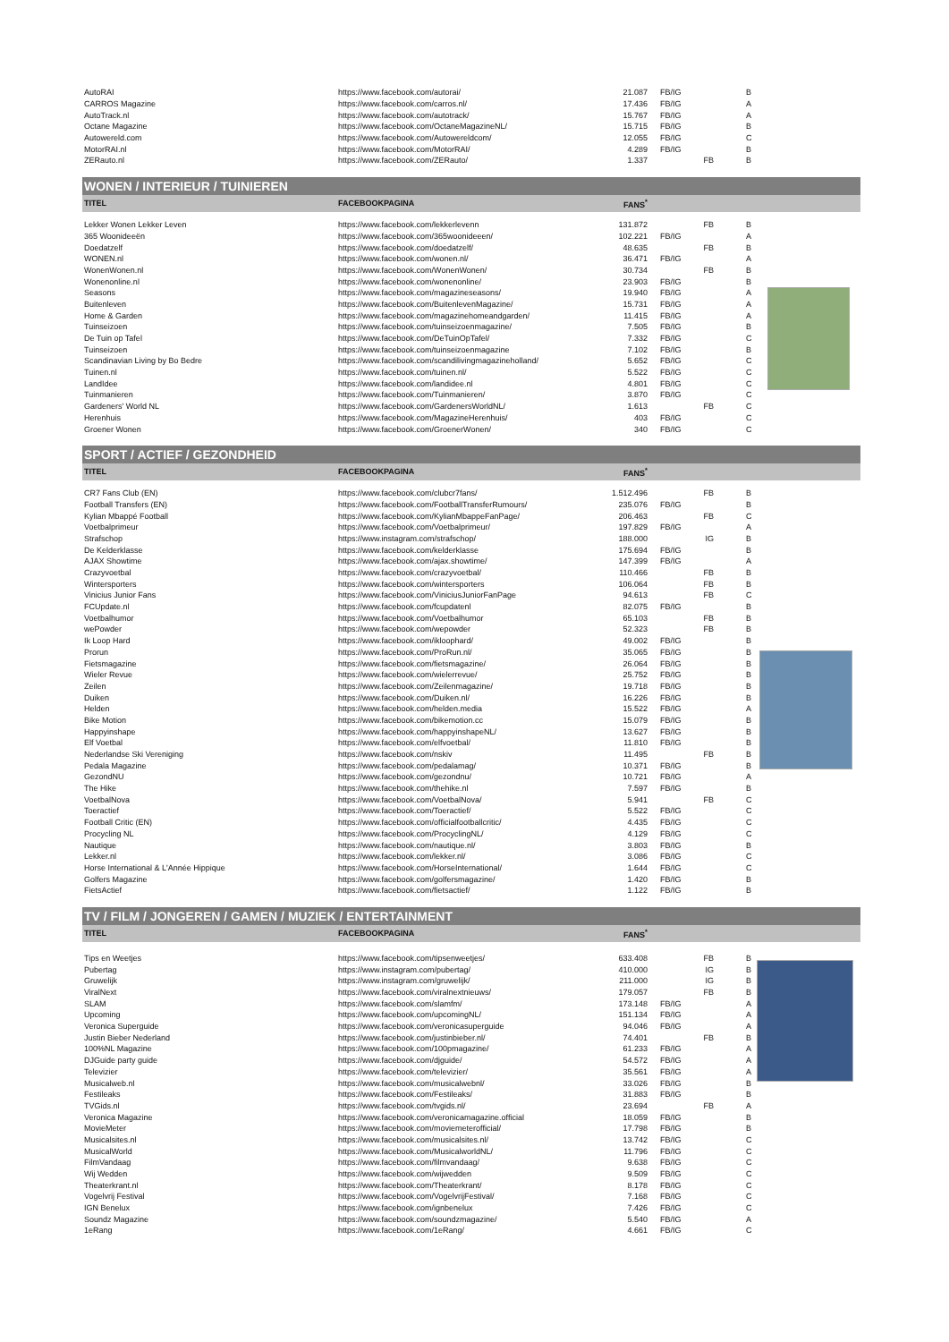| AutoRAI | https://www.facebook.com/autorai/ | 21.087 | FB/IG | B |
| CARROS Magazine | https://www.facebook.com/carros.nl/ | 17.436 | FB/IG | A |
| AutoTrack.nl | https://www.facebook.com/autotrack/ | 15.767 | FB/IG | A |
| Octane Magazine | https://www.facebook.com/OctaneMagazineNL/ | 15.715 | FB/IG | B |
| Autowereld.com | https://www.facebook.com/Autowereldcom/ | 12.055 | FB/IG | C |
| MotorRAI.nl | https://www.facebook.com/MotorRAI/ | 4.289 | FB/IG | B |
| ZERauto.nl | https://www.facebook.com/ZERauto/ | 1.337 | FB | B |
WONEN / INTERIEUR / TUINIEREN
| TITEL | FACEBOOKPAGINA | FANS<sup>*</sup> | | |
| --- | --- | --- | --- | --- |
| Lekker Wonen Lekker Leven | https://www.facebook.com/lekkerlevenn | 131.872 | FB | B |
| 365 Woonideeën | https://www.facebook.com/365woonideeen/ | 102.221 | FB/IG | A |
| Doedatzelf | https://www.facebook.com/doedatzelf/ | 48.635 | FB | B |
| WONEN.nl | https://www.facebook.com/wonen.nl/ | 36.471 | FB/IG | A |
| WonenWonen.nl | https://www.facebook.com/WonenWonen/ | 30.734 | FB | B |
| Wonenonline.nl | https://www.facebook.com/wonenonline/ | 23.903 | FB/IG | B |
| Seasons | https://www.facebook.com/magazineseasons/ | 19.940 | FB/IG | A |
| Buitenleven | https://www.facebook.com/BuitenlevenMagazine/ | 15.731 | FB/IG | A |
| Home & Garden | https://www.facebook.com/magazinehomeandgarden/ | 11.415 | FB/IG | A |
| Tuinseizoen | https://www.facebook.com/tuinseizoenmagazine/ | 7.505 | FB/IG | B |
| De Tuin op Tafel | https://www.facebook.com/DeTuinOpTafel/ | 7.332 | FB/IG | C |
| Tuinseizoen | https://www.facebook.com/tuinseizoenmagazine | 7.102 | FB/IG | B |
| Scandinavian Living by Bo Bedre | https://www.facebook.com/scandilivingmagazineholland/ | 5.652 | FB/IG | C |
| Tuinen.nl | https://www.facebook.com/tuinen.nl/ | 5.522 | FB/IG | C |
| LandIdee | https://www.facebook.com/landidee.nl | 4.801 | FB/IG | C |
| Tuinmanieren | https://www.facebook.com/Tuinmanieren/ | 3.870 | FB/IG | C |
| Gardeners' World NL | https://www.facebook.com/GardenersWorldNL/ | 1.613 | FB | C |
| Herenhuis | https://www.facebook.com/MagazineHerenhuis/ | 403 | FB/IG | C |
| Groener Wonen | https://www.facebook.com/GroenerWonen/ | 340 | FB/IG | C |
SPORT / ACTIEF / GEZONDHEID
| TITEL | FACEBOOKPAGINA | FANS<sup>*</sup> | | |
| --- | --- | --- | --- | --- |
| CR7 Fans Club (EN) | https://www.facebook.com/clubcr7fans/ | 1.512.496 | FB | B |
| Football Transfers (EN) | https://www.facebook.com/FootballTransferRumours/ | 235.076 | FB/IG | B |
| Kylian Mbappé Football | https://www.facebook.com/KylianMbappeFanPage/ | 206.463 | FB | C |
| Voetbalprimeur | https://www.facebook.com/Voetbalprimeur/ | 197.829 | FB/IG | A |
| Strafschop | https://www.instagram.com/strafschop/ | 188.000 | IG | B |
| De Kelderklasse | https://www.facebook.com/kelderklasse | 175.694 | FB/IG | B |
| AJAX Showtime | https://www.facebook.com/ajax.showtime/ | 147.399 | FB/IG | A |
| Crazyvoetbal | https://www.facebook.com/crazyvoetbal/ | 110.466 | FB | B |
| Wintersporters | https://www.facebook.com/wintersporters | 106.064 | FB | B |
| Vinicius Junior Fans | https://www.facebook.com/ViniciusJuniorFanPage | 94.613 | FB | C |
| FCUpdate.nl | https://www.facebook.com/fcupdatenl | 82.075 | FB/IG | B |
| Voetbalhumor | https://www.facebook.com/Voetbalhumor | 65.103 | FB | B |
| wePowder | https://www.facebook.com/wepowder | 52.323 | FB | B |
| Ik Loop Hard | https://www.facebook.com/ikloophard/ | 49.002 | FB/IG | B |
| Prorun | https://www.facebook.com/ProRun.nl/ | 35.065 | FB/IG | B |
| Fietsmagazine | https://www.facebook.com/fietsmagazine/ | 26.064 | FB/IG | B |
| Wieler Revue | https://www.facebook.com/wielerrevue/ | 25.752 | FB/IG | B |
| Zeilen | https://www.facebook.com/Zeilenmagazine/ | 19.718 | FB/IG | B |
| Duiken | https://www.facebook.com/Duiken.nl/ | 16.226 | FB/IG | B |
| Helden | https://www.facebook.com/helden.media | 15.522 | FB/IG | A |
| Bike Motion | https://www.facebook.com/bikemotion.cc | 15.079 | FB/IG | B |
| Happyinshape | https://www.facebook.com/happyinshapeNL/ | 13.627 | FB/IG | B |
| Elf Voetbal | https://www.facebook.com/elfvoetbal/ | 11.810 | FB/IG | B |
| Nederlandse Ski Vereniging | https://www.facebook.com/nskiv | 11.495 | FB | B |
| Pedala Magazine | https://www.facebook.com/pedalamag/ | 10.371 | FB/IG | B |
| GezondNU | https://www.facebook.com/gezondnu/ | 10.721 | FB/IG | A |
| The Hike | https://www.facebook.com/thehike.nl | 7.597 | FB/IG | B |
| VoetbalNova | https://www.facebook.com/VoetbalNova/ | 5.941 | FB | C |
| Toeractief | https://www.facebook.com/Toeractief/ | 5.522 | FB/IG | C |
| Football Critic (EN) | https://www.facebook.com/officialfootballcritic/ | 4.435 | FB/IG | C |
| Procycling NL | https://www.facebook.com/ProcyclingNL/ | 4.129 | FB/IG | C |
| Nautique | https://www.facebook.com/nautique.nl/ | 3.803 | FB/IG | B |
| Lekker.nl | https://www.facebook.com/lekker.nl/ | 3.086 | FB/IG | C |
| Horse International & L'Année Hippique | https://www.facebook.com/HorseInternational/ | 1.644 | FB/IG | C |
| Golfers Magazine | https://www.facebook.com/golfersmagazine/ | 1.420 | FB/IG | B |
| FietsActief | https://www.facebook.com/fietsactief/ | 1.122 | FB/IG | B |
TV / FILM / JONGEREN / GAMEN / MUZIEK / ENTERTAINMENT
| TITEL | FACEBOOKPAGINA | FANS<sup>*</sup> | | |
| --- | --- | --- | --- | --- |
| Tips en Weetjes | https://www.facebook.com/tipsenweetjes/ | 633.408 | FB | B |
| Pubertag | https://www.instagram.com/pubertag/ | 410.000 | IG | B |
| Gruwelijk | https://www.instagram.com/gruwelijk/ | 211.000 | IG | B |
| ViralNext | https://www.facebook.com/viralnextnieuws/ | 179.057 | FB | B |
| SLAM | https://www.facebook.com/slamfm/ | 173.148 | FB/IG | A |
| Upcoming | https://www.facebook.com/upcomingNL/ | 151.134 | FB/IG | A |
| Veronica Superguide | https://www.facebook.com/veronicasuperguide | 94.046 | FB/IG | A |
| Justin Bieber Nederland | https://www.facebook.com/justinbieber.nl/ | 74.401 | FB | B |
| 100%NL Magazine | https://www.facebook.com/100pmagazine/ | 61.233 | FB/IG | A |
| DJGuide party guide | https://www.facebook.com/djguide/ | 54.572 | FB/IG | A |
| Televizier | https://www.facebook.com/televizier/ | 35.561 | FB/IG | A |
| Musicalweb.nl | https://www.facebook.com/musicalwebnl/ | 33.026 | FB/IG | B |
| Festileaks | https://www.facebook.com/Festileaks/ | 31.883 | FB/IG | B |
| TVGids.nl | https://www.facebook.com/tvgids.nl/ | 23.694 | FB | A |
| Veronica Magazine | https://www.facebook.com/veronicamagazine.official | 18.059 | FB/IG | B |
| MovieMeter | https://www.facebook.com/moviemeterofficial/ | 17.798 | FB/IG | B |
| Musicalsites.nl | https://www.facebook.com/musicalsites.nl/ | 13.742 | FB/IG | C |
| MusicalWorld | https://www.facebook.com/MusicalworldNL/ | 11.796 | FB/IG | C |
| FilmVandaag | https://www.facebook.com/filmvandaag/ | 9.638 | FB/IG | C |
| Wij Wedden | https://www.facebook.com/wijwedden | 9.509 | FB/IG | C |
| Theaterkrant.nl | https://www.facebook.com/Theaterkrant/ | 8.178 | FB/IG | C |
| Vogelvrij Festival | https://www.facebook.com/VogelvrijFestival/ | 7.168 | FB/IG | C |
| IGN Benelux | https://www.facebook.com/ignbenelux | 7.426 | FB/IG | C |
| Soundz Magazine | https://www.facebook.com/soundzmagazine/ | 5.540 | FB/IG | A |
| 1eRang | https://www.facebook.com/1eRang/ | 4.661 | FB/IG | C |